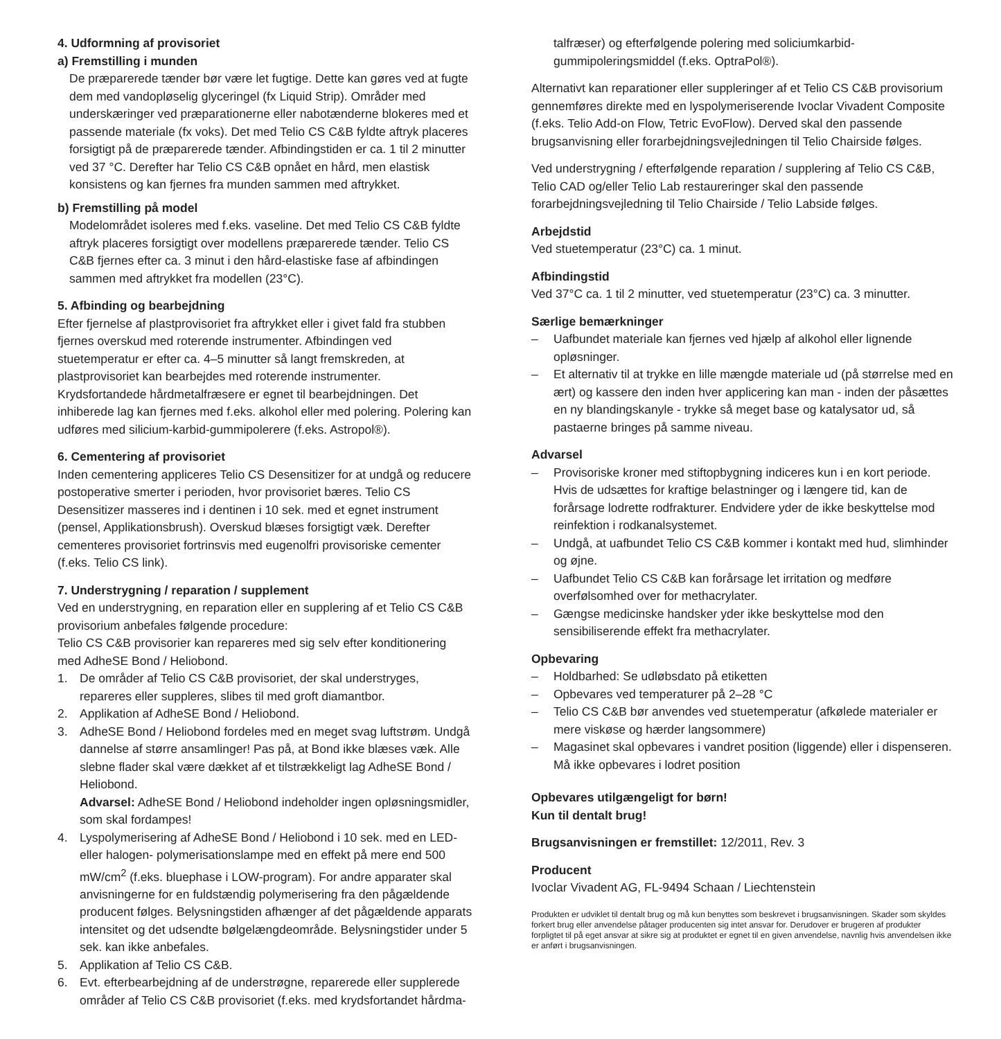4. Udformning af provisoriet
a) Fremstilling i munden
De præparerede tænder bør være let fugtige. Dette kan gøres ved at fugte dem med vandopløselig glyceringel (fx Liquid Strip). Områder med underskæringer ved præparationerne eller nabotænderne blokeres med et passende materiale (fx voks). Det med Telio CS C&B fyldte aftryk placeres forsigtigt på de præparerede tænder. Afbindingstiden er ca. 1 til 2 minutter ved 37 °C. Derefter har Telio CS C&B opnået en hård, men elastisk konsistens og kan fjernes fra munden sammen med aftrykket.
b) Fremstilling på model
Modelområdet isoleres med f.eks. vaseline. Det med Telio CS C&B fyldte aftryk placeres forsigtigt over modellens præparerede tænder. Telio CS C&B fjernes efter ca. 3 minut i den hård-elastiske fase af afbindingen sammen med aftrykket fra modellen (23°C).
5. Afbinding og bearbejdning
Efter fjernelse af plastprovisoriet fra aftrykket eller i givet fald fra stubben fjernes overskud med roterende instrumenter. Afbindingen ved stuetemperatur er efter ca. 4–5 minutter så langt fremskreden, at plastprovisoriet kan bearbejdes med roterende instrumenter. Krydsfortandede hårdmetalfræsere er egnet til bearbejdningen. Det inhiberede lag kan fjernes med f.eks. alkohol eller med polering. Polering kan udføres med silicium-karbid-gummipolerere (f.eks. Astropol®).
6. Cementering af provisoriet
Inden cementering appliceres Telio CS Desensitizer for at undgå og reducere postoperative smerter i perioden, hvor provisoriet bæres. Telio CS Desensitizer masseres ind i dentinen i 10 sek. med et egnet instrument (pensel, Applikationsbrush). Overskud blæses forsigtigt væk. Derefter cementeres provisoriet fortrinsvis med eugenolfri provisoriske cementer (f.eks. Telio CS link).
7. Understrygning / reparation / supplement
Ved en understrygning, en reparation eller en supplering af et Telio CS C&B provisorium anbefales følgende procedure:
Telio CS C&B provisorier kan repareres med sig selv efter konditionering med AdheSE Bond / Heliobond.
1. De områder af Telio CS C&B provisoriet, der skal understryges, repareres eller suppleres, slibes til med groft diamantbor.
2. Applikation af AdheSE Bond / Heliobond.
3. AdheSE Bond / Heliobond fordeles med en meget svag luftstrøm. Undgå dannelse af større ansamlinger! Pas på, at Bond ikke blæses væk. Alle slebne flader skal være dækket af et tilstrækkeligt lag AdheSE Bond / Heliobond.
Advarsel: AdheSE Bond / Heliobond indeholder ingen opløsningsmidler, som skal fordampes!
4. Lyspolymerisering af AdheSE Bond / Heliobond i 10 sek. med en LED- eller halogen- polymerisationslampe med en effekt på mere end 500 mW/cm<sup>2</sup> (f.eks. bluephase i LOW-program). For andre apparater skal anvisningerne for en fuldstændig polymerisering fra den pågældende producent følges. Belysningstiden afhænger af det pågældende apparats intensitet og det udsendte bølgelængdeområde. Belysningstider under 5 sek. kan ikke anbefales.
5. Applikation af Telio CS C&B.
6. Evt. efterbearbejdning af de understrøgne, reparerede eller supplerede områder af Telio CS C&B provisoriet (f.eks. med krydsfortandet hårdma-
talfræser) og efterfølgende polering med soliciumkarbid-gummipoleringsmiddel (f.eks. OptraPol®).
Alternativt kan reparationer eller suppleringer af et Telio CS C&B provisorium gennemføres direkte med en lyspolymeriserende Ivoclar Vivadent Composite (f.eks. Telio Add-on Flow, Tetric EvoFlow). Derved skal den passende brugsanvisning eller forarbejdningsvejledningen til Telio Chairside følges.
Ved understrygning / efterfølgende reparation / supplering af Telio CS C&B, Telio CAD og/eller Telio Lab restaureringer skal den passende forarbejdningsvejledning til Telio Chairside / Telio Labside følges.
Arbejdstid
Ved stuetemperatur (23°C) ca. 1 minut.
Afbindingstid
Ved 37°C ca. 1 til 2 minutter, ved stuetemperatur (23°C) ca. 3 minutter.
Særlige bemærkninger
– Uafbundet materiale kan fjernes ved hjælp af alkohol eller lignende opløsninger.
– Et alternativ til at trykke en lille mængde materiale ud (på størrelse med en ært) og kassere den inden hver applicering kan man - inden der påsættes en ny blandingskanyle - trykke så meget base og katalysator ud, så pastaerne bringes på samme niveau.
Advarsel
– Provisoriske kroner med stiftopbygning indiceres kun i en kort periode. Hvis de udsættes for kraftige belastninger og i længere tid, kan de forårsage lodrette rodfrakturer. Endvidere yder de ikke beskyttelse mod reinfektion i rodkanalsystemet.
– Undgå, at uafbundet Telio CS C&B kommer i kontakt med hud, slimhinder og øjne.
– Uafbundet Telio CS C&B kan forårsage let irritation og medføre overfølsomhed over for methacrylater.
– Gængse medicinske handsker yder ikke beskyttelse mod den sensibiliserende effekt fra methacrylater.
Opbevaring
– Holdbarhed: Se udløbsdato på etiketten
– Opbevares ved temperaturer på 2–28 °C
– Telio CS C&B bør anvendes ved stuetemperatur (afkølede materialer er mere viskøse og hærder langsommere)
– Magasinet skal opbevares i vandret position (liggende) eller i dispenseren. Må ikke opbevares i lodret position
Opbevares utilgængeligt for børn!
Kun til dentalt brug!
Brugsanvisningen er fremstillet: 12/2011, Rev. 3
Producent
Ivoclar Vivadent AG, FL-9494 Schaan / Liechtenstein
Produkten er udviklet til dentalt brug og må kun benyttes som beskrevet i brugsanvisningen. Skader som skyldes forkert brug eller anvendelse påtager producenten sig intet ansvar for. Derudover er brugeren af produkter forpligtet til på eget ansvar at sikre sig at produktet er egnet til en given anvendelse, navnlig hvis anvendelsen ikke er anført i brugsanvisningen.